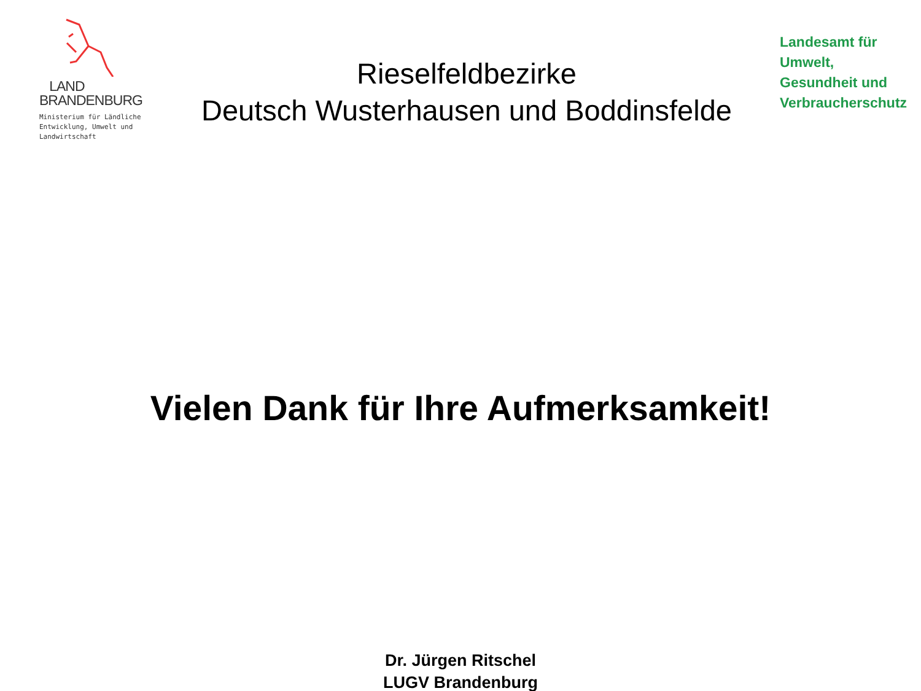LAND
BRANDENBURG
Ministerium für Ländliche
Entwicklung, Umwelt und
Landwirtschaft
Rieselfeldbezirke
Deutsch Wusterhausen und Boddinsfelde
Landesamt für
Umwelt,
Gesundheit und
Verbraucherschutz
Vielen Dank für Ihre Aufmerksamkeit!
Dr. Jürgen Ritschel
LUGV Brandenburg